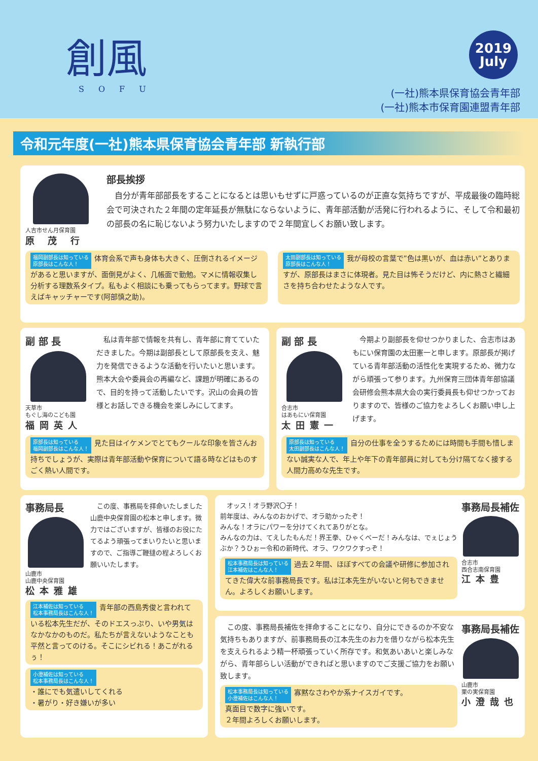創風
SOFU
2019
July
(一社)熊本県保育協会青年部
(一社)熊本市保育園連盟青年部
令和元年度(一社)熊本県保育協会青年部 新執行部
人吉市せん月保育園
原 茂 行
部長挨拶
　自分が青年部部長をすることになるとは思いもせずに戸惑っているのが正直な気持ちですが、平成最後の臨時総会で可決された２年間の定年延長が無駄にならないように、青年部活動が活発に行われるように、そして令和最初の部長の名に恥じないよう努力いたしますので２年間宜しくお願い致します。
福岡副部長は知っている
原部長はこんな人！ 体育会系で声も身体も大きく、圧倒されるイメージがあると思いますが、面倒見がよく、几帳面で勤勉。マメに情報収集し分析する理数系タイプ。私もよく相談にも乗ってもらってます。野球で言えばキャッチャーです(阿部慎之助)。
太田副部長は知っている
原部長はこんな人！ 我が母校の言葉で”色は黒いが、血は赤い”とありますが、原部長はまさに体現者。見た目は怖そうだけど、内に熱さと繊細さを持ち合わせたような人です。
副 部 長
天草市
もぐし海のこども園
福岡英人
　私は青年部で情報を共有し、青年部に育てていただきました。今期は副部長として原部長を支え、魅力を発信できるような活動を行いたいと思います。熊本大会や委員会の再編など、課題が明確にあるので、目的を持って活動したいです。沢山の会員の皆様とお話しできる機会を楽しみにしてます。
原部長は知っている
福岡副部長はこんな人！ 見た目はイケメンでとてもクールな印象を皆さんお持ちでしょうが、実際は青年部活動や保育について語る時などはものすごく熱い人間です。
副 部 長
合志市
はあもにい保育園
太田憲一
　今期より副部長を仰せつかりました、合志市はあもにい保育園の太田憲一と申します。原部長が掲げている青年部活動の活性化を実現するため、微力ながら頑張って参ります。九州保育三団体青年部協議会研修会熊本県大会の実行委員長も仰せつかっておりますので、皆様のご協力をよろしくお願い申し上げます。
原部長は知っている
太田副部長はこんな人！ 自分の仕事を全うするためには時間も手間も惜しまない誠実な人で、年上や年下の青年部員に対しても分け隔てなく接する人間力高めな先生です。
事務局長
山鹿市
山鹿中央保育園
松本雅雄
　この度、事務局を拝命いたしました山鹿中央保育園の松本と申します。微力ではございますが、皆様のお役にたてるよう頑張ってまいりたいと思いますので、ご指導ご鞭撻の程よろしくお願いいたします。
江本補佐は知っている
松本事務局長はこんな人！ 青年部の西島秀俊と言われている松本先生だが、そのドエスっぷり、いや男気はなかなかのものだ。私たちが言えないようなことも平然と言ってのける。そこにシビれる！あこがれるぅ！
小澄補佐は知っている
松本事務局長はこんな人！
・誰にでも気遣いしてくれる
・暑がり・好き嫌いが多い
　オッス！オラ野沢〇子！
前年度は、みんなのおかげで、オラ助かったぞ！
みんな！オラにパワーを分けてくれてありがとな。
みんなの力は、てえしたもんだ！界王拳、ひゃくべーだ！みんなは、でぇじょうぶか？うひぉー令和の新時代、オラ、ワクワクすっぞ！
松本事務局長は知っている
江本補佐はこんな人！ 過去２年間、ほぼすべての会議や研修に参加されてきた偉大な前事務局長です。私は江本先生がいないと何もできません。よろしくお願いします。
事務局長補佐
合志市
西合志南保育園
江本豊
　この度、事務局長補佐を拝命することになり、自分にできるのか不安な気持ちもありますが、前事務局長の江本先生のお力を借りながら松本先生を支えられるよう精一杯頑張っていく所存です。和気あいあいと楽しみながら、青年部らしい活動ができればと思いますのでご支援ご協力をお願い致します。
松本事務局長は知っている
小澄補佐はこんな人！ 寡黙なさわやか系ナイスガイです。
真面目で数字に強いです。
２年間よろしくお願いします。
事務局長補佐
山鹿市
栗の実保育園
小澄哉也